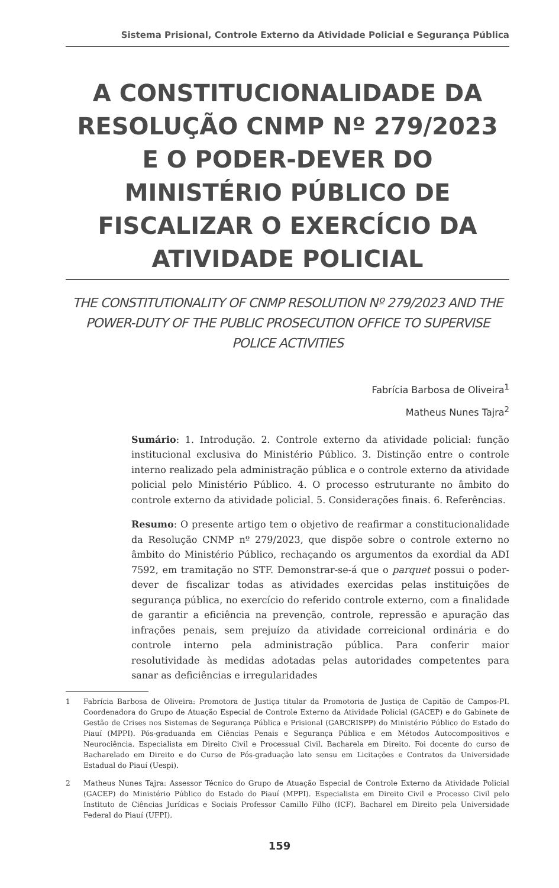Sistema Prisional, Controle Externo da Atividade Policial e Segurança Pública
A CONSTITUCIONALIDADE DA RESOLUÇÃO CNMP Nº 279/2023 E O PODER-DEVER DO MINISTÉRIO PÚBLICO DE FISCALIZAR O EXERCÍCIO DA ATIVIDADE POLICIAL
THE CONSTITUTIONALITY OF CNMP RESOLUTION Nº 279/2023 AND THE POWER-DUTY OF THE PUBLIC PROSECUTION OFFICE TO SUPERVISE POLICE ACTIVITIES
Fabrícia Barbosa de Oliveira<sup>1</sup>
Matheus Nunes Tajra<sup>2</sup>
Sumário: 1. Introdução. 2. Controle externo da atividade policial: função institucional exclusiva do Ministério Público. 3. Distinção entre o controle interno realizado pela administração pública e o controle externo da atividade policial pelo Ministério Público. 4. O processo estruturante no âmbito do controle externo da atividade policial. 5. Considerações finais. 6. Referências.
Resumo: O presente artigo tem o objetivo de reafirmar a constitucionalidade da Resolução CNMP nº 279/2023, que dispõe sobre o controle externo no âmbito do Ministério Público, rechaçando os argumentos da exordial da ADI 7592, em tramitação no STF. Demonstrar-se-á que o parquet possui o poder-dever de fiscalizar todas as atividades exercidas pelas instituições de segurança pública, no exercício do referido controle externo, com a finalidade de garantir a eficiência na prevenção, controle, repressão e apuração das infrações penais, sem prejuízo da atividade correicional ordinária e do controle interno pela administração pública. Para conferir maior resolutividade às medidas adotadas pelas autoridades competentes para sanar as deficiências e irregularidades
1 Fabrícia Barbosa de Oliveira: Promotora de Justiça titular da Promotoria de Justiça de Capitão de Campos-PI. Coordenadora do Grupo de Atuação Especial de Controle Externo da Atividade Policial (GACEP) e do Gabinete de Gestão de Crises nos Sistemas de Segurança Pública e Prisional (GABCRISPP) do Ministério Público do Estado do Piauí (MPPI). Pós-graduanda em Ciências Penais e Segurança Pública e em Métodos Autocompositivos e Neurociência. Especialista em Direito Civil e Processual Civil. Bacharela em Direito. Foi docente do curso de Bacharelado em Direito e do Curso de Pós-graduação lato sensu em Licitações e Contratos da Universidade Estadual do Piauí (Uespi).
2 Matheus Nunes Tajra: Assessor Técnico do Grupo de Atuação Especial de Controle Externo da Atividade Policial (GACEP) do Ministério Público do Estado do Piauí (MPPI). Especialista em Direito Civil e Processo Civil pelo Instituto de Ciências Jurídicas e Sociais Professor Camillo Filho (ICF). Bacharel em Direito pela Universidade Federal do Piauí (UFPI).
159